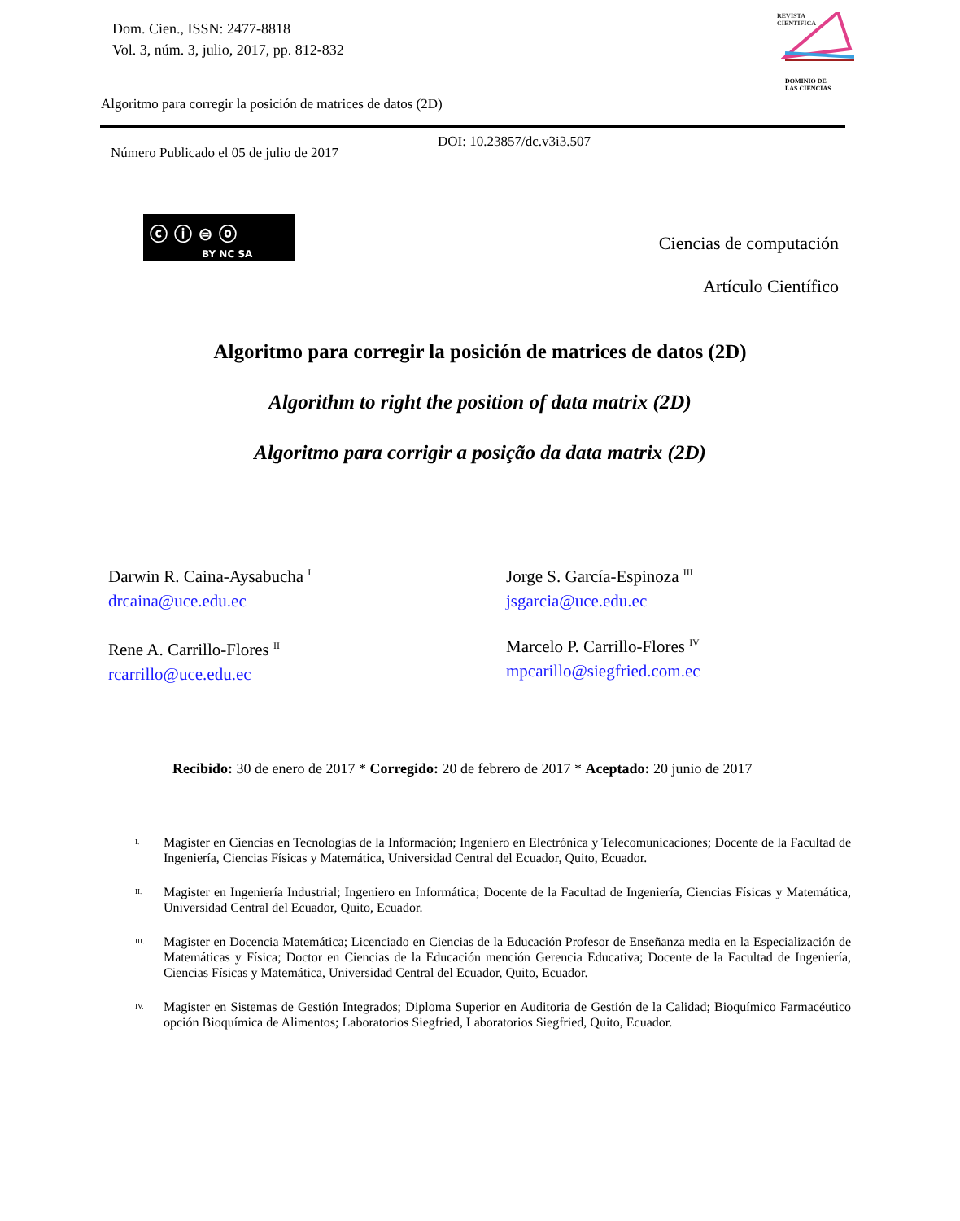Dom. Cien., ISSN: 2477-8818
Vol. 3, núm. 3, julio, 2017, pp. 812-832
REVISTA
CIENTIFICA
DOMINIO DE
LAS CIENCIAS
Algoritmo para corregir la posición de matrices de datos (2D)
DOI: 10.23857/dc.v3i3.507
Número Publicado el 05 de julio de 2017
ⓒ ⓘ ⊜ ⓞ
BY NC SA
Ciencias de computación
Artículo Científico
Algoritmo para corregir la posición de matrices de datos (2D)
Algorithm to right the position of data matrix (2D)
Algoritmo para corrigir a posição da data matrix (2D)
Darwin R. Caina-Aysabucha <sup>I</sup>
drcaina@uce.edu.ec
Jorge S. García-Espinoza <sup>III</sup>
jsgarcia@uce.edu.ec
Rene A. Carrillo-Flores <sup>II</sup>
rcarrillo@uce.edu.ec
Marcelo P. Carrillo-Flores <sup>IV</sup>
mpcarillo@siegfried.com.ec
Recibido: 30 de enero de 2017 * Corregido: 20 de febrero de 2017 * Aceptado: 20 junio de 2017
I.
Magister en Ciencias en Tecnologías de la Información; Ingeniero en Electrónica y Telecomunicaciones; Docente de la Facultad de Ingeniería, Ciencias Físicas y Matemática, Universidad Central del Ecuador, Quito, Ecuador.
II.
Magister en Ingeniería Industrial; Ingeniero en Informática; Docente de la Facultad de Ingeniería, Ciencias Físicas y Matemática, Universidad Central del Ecuador, Quito, Ecuador.
III.
Magister en Docencia Matemática; Licenciado en Ciencias de la Educación Profesor de Enseñanza media en la Especialización de Matemáticas y Física; Doctor en Ciencias de la Educación mención Gerencia Educativa; Docente de la Facultad de Ingeniería, Ciencias Físicas y Matemática, Universidad Central del Ecuador, Quito, Ecuador.
IV.
Magister en Sistemas de Gestión Integrados; Diploma Superior en Auditoria de Gestión de la Calidad; Bioquímico Farmacéutico opción Bioquímica de Alimentos; Laboratorios Siegfried, Laboratorios Siegfried, Quito, Ecuador.